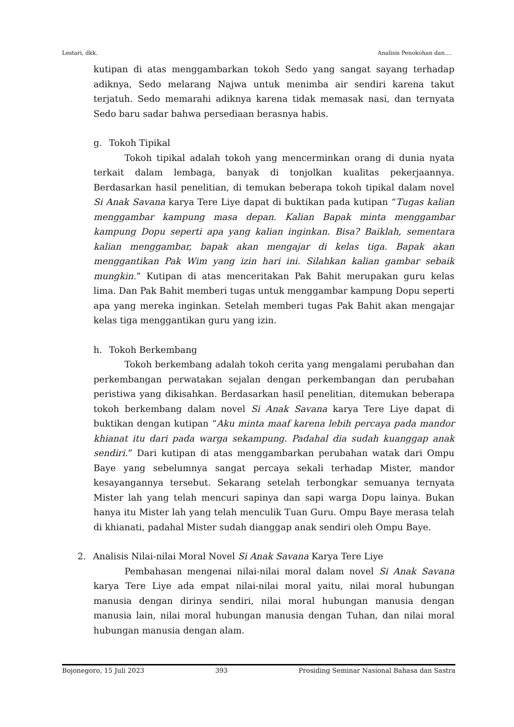Lestari, dkk. Analisis Penokohan dan….
kutipan di atas menggambarkan tokoh Sedo yang sangat sayang terhadap adiknya, Sedo melarang Najwa untuk menimba air sendiri karena takut terjatuh. Sedo memarahi adiknya karena tidak memasak nasi, dan ternyata Sedo baru sadar bahwa persediaan berasnya habis.
g. Tokoh Tipikal
Tokoh tipikal adalah tokoh yang mencerminkan orang di dunia nyata terkait dalam lembaga, banyak di tonjolkan kualitas pekerjaannya. Berdasarkan hasil penelitian, di temukan beberapa tokoh tipikal dalam novel Si Anak Savana karya Tere Liye dapat di buktikan pada kutipan “Tugas kalian menggambar kampung masa depan. Kalian Bapak minta menggambar kampung Dopu seperti apa yang kalian inginkan. Bisa? Baiklah, sementara kalian menggambar, bapak akan mengajar di kelas tiga. Bapak akan menggantikan Pak Wim yang izin hari ini. Silahkan kalian gambar sebaik mungkin.” Kutipan di atas menceritakan Pak Bahit merupakan guru kelas lima. Dan Pak Bahit memberi tugas untuk menggambar kampung Dopu seperti apa yang mereka inginkan. Setelah memberi tugas Pak Bahit akan mengajar kelas tiga menggantikan guru yang izin.
h. Tokoh Berkembang
Tokoh berkembang adalah tokoh cerita yang mengalami perubahan dan perkembangan perwatakan sejalan dengan perkembangan dan perubahan peristiwa yang dikisahkan. Berdasarkan hasil penelitian, ditemukan beberapa tokoh berkembang dalam novel Si Anak Savana karya Tere Liye dapat di buktikan dengan kutipan “Aku minta maaf karena lebih percaya pada mandor khianat itu dari pada warga sekampung. Padahal dia sudah kuanggap anak sendiri.” Dari kutipan di atas menggambarkan perubahan watak dari Ompu Baye yang sebelumnya sangat percaya sekali terhadap Mister, mandor kesayangannya tersebut. Sekarang setelah terbongkar semuanya ternyata Mister lah yang telah mencuri sapinya dan sapi warga Dopu lainya. Bukan hanya itu Mister lah yang telah menculik Tuan Guru. Ompu Baye merasa telah di khianati, padahal Mister sudah dianggap anak sendiri oleh Ompu Baye.
2. Analisis Nilai-nilai Moral Novel Si Anak Savana Karya Tere Liye
Pembahasan mengenai nilai-nilai moral dalam novel Si Anak Savana karya Tere Liye ada empat nilai-nilai moral yaitu, nilai moral hubungan manusia dengan dirinya sendiri, nilai moral hubungan manusia dengan manusia lain, nilai moral hubungan manusia dengan Tuhan, dan nilai moral hubungan manusia dengan alam.
Bojonegoro, 15 Juli 2023 393 Prosiding Seminar Nasional Bahasa dan Sastra